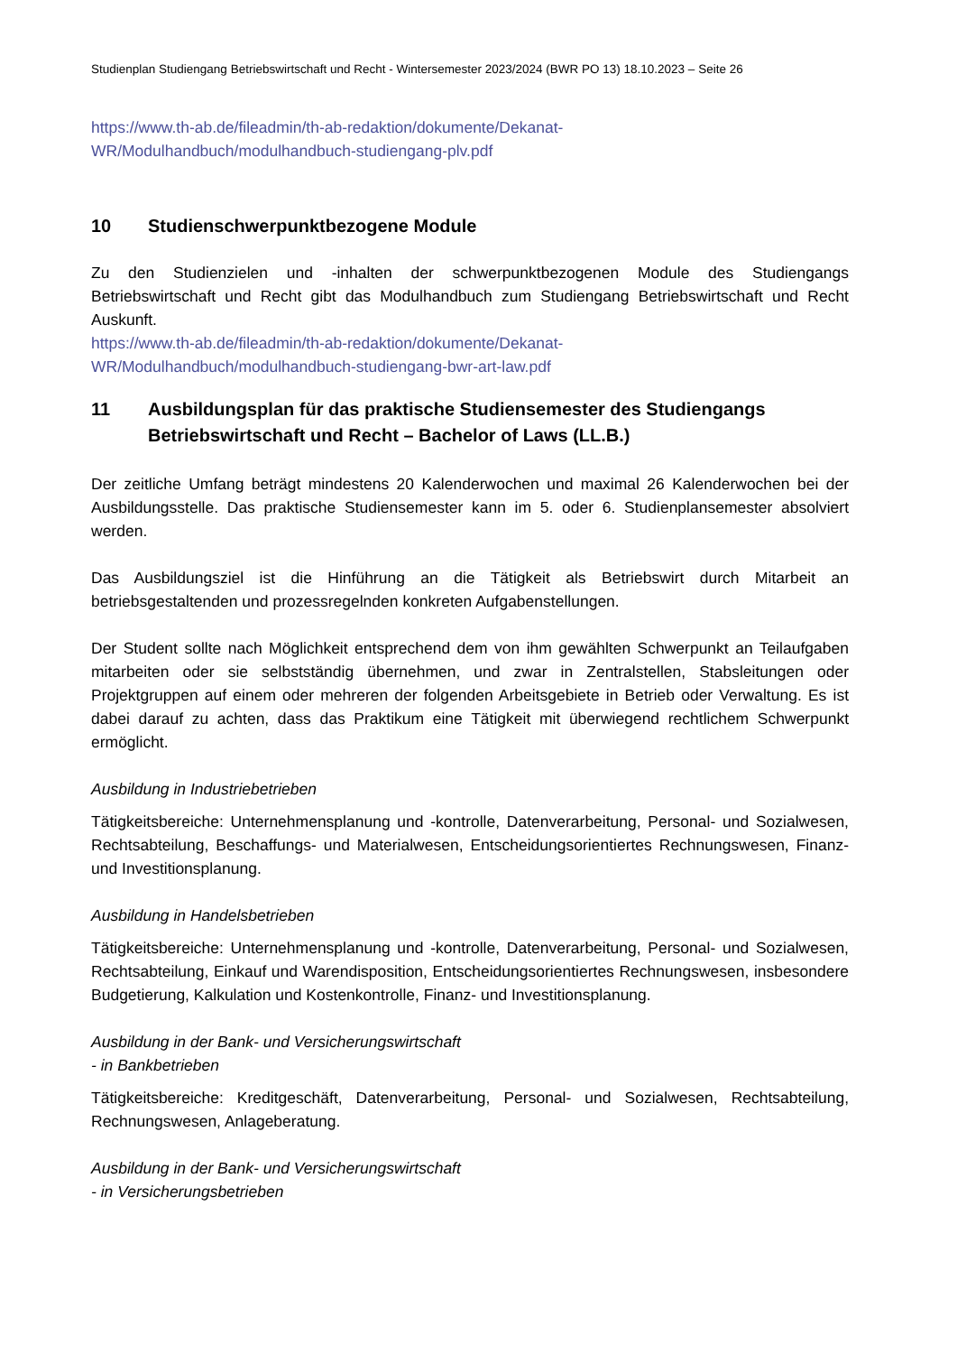Studienplan Studiengang Betriebswirtschaft und Recht - Wintersemester 2023/2024 (BWR PO 13) 18.10.2023 – Seite 26
https://www.th-ab.de/fileadmin/th-ab-redaktion/dokumente/Dekanat-
WR/Modulhandbuch/modulhandbuch-studiengang-plv.pdf
10 Studienschwerpunktbezogene Module
Zu den Studienzielen und -inhalten der schwerpunktbezogenen Module des Studiengangs Betriebswirtschaft und Recht gibt das Modulhandbuch zum Studiengang Betriebswirtschaft und Recht Auskunft.
https://www.th-ab.de/fileadmin/th-ab-redaktion/dokumente/Dekanat-
WR/Modulhandbuch/modulhandbuch-studiengang-bwr-art-law.pdf
11 Ausbildungsplan für das praktische Studiensemester des Studiengangs Betriebswirtschaft und Recht – Bachelor of Laws (LL.B.)
Der zeitliche Umfang beträgt mindestens 20 Kalenderwochen und maximal 26 Kalenderwochen bei der Ausbildungsstelle. Das praktische Studiensemester kann im 5. oder 6. Studienplansemester absolviert werden.
Das Ausbildungsziel ist die Hinführung an die Tätigkeit als Betriebswirt durch Mitarbeit an betriebsgestaltenden und prozessregelnden konkreten Aufgabenstellungen.
Der Student sollte nach Möglichkeit entsprechend dem von ihm gewählten Schwerpunkt an Teilaufgaben mitarbeiten oder sie selbstständig übernehmen, und zwar in Zentralstellen, Stabsleitungen oder Projektgruppen auf einem oder mehreren der folgenden Arbeitsgebiete in Betrieb oder Verwaltung. Es ist dabei darauf zu achten, dass das Praktikum eine Tätigkeit mit überwiegend rechtlichem Schwerpunkt ermöglicht.
Ausbildung in Industriebetrieben
Tätigkeitsbereiche: Unternehmensplanung und -kontrolle, Datenverarbeitung, Personal- und Sozialwesen, Rechtsabteilung, Beschaffungs- und Materialwesen, Entscheidungsorientiertes Rechnungswesen, Finanz- und Investitionsplanung.
Ausbildung in Handelsbetrieben
Tätigkeitsbereiche: Unternehmensplanung und -kontrolle, Datenverarbeitung, Personal- und Sozialwesen, Rechtsabteilung, Einkauf und Warendisposition, Entscheidungsorientiertes Rechnungswesen, insbesondere Budgetierung, Kalkulation und Kostenkontrolle, Finanz- und Investitionsplanung.
Ausbildung in der Bank- und Versicherungswirtschaft
- in Bankbetrieben
Tätigkeitsbereiche: Kreditgeschäft, Datenverarbeitung, Personal- und Sozialwesen, Rechtsabteilung, Rechnungswesen, Anlageberatung.
Ausbildung in der Bank- und Versicherungswirtschaft
- in Versicherungsbetrieben